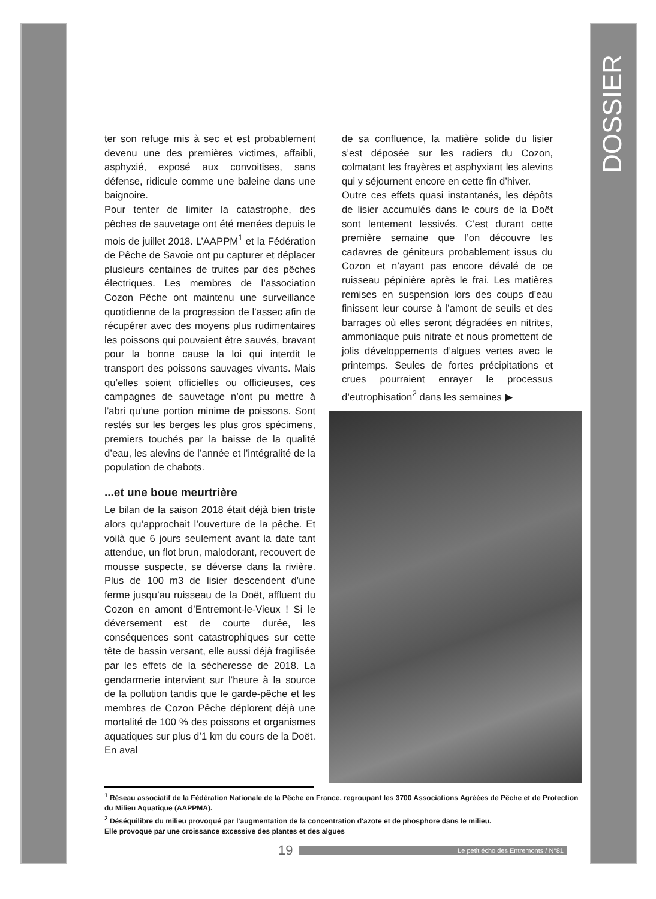DOSSIER
ter son refuge mis à sec et est probablement devenu une des premières victimes, affaibli, asphyxié, exposé aux convoitises, sans défense, ridicule comme une baleine dans une baignoire.
Pour tenter de limiter la catastrophe, des pêches de sauvetage ont été menées depuis le mois de juillet 2018. L’AAPPM<sup>1</sup> et la Fédération de Pêche de Savoie ont pu capturer et déplacer plusieurs centaines de truites par des pêches électriques. Les membres de l’association Cozon Pêche ont maintenu une surveillance quotidienne de la progression de l’assec afin de récupérer avec des moyens plus rudimentaires les poissons qui pouvaient être sauvés, bravant pour la bonne cause la loi qui interdit le transport des poissons sauvages vivants. Mais qu’elles soient officielles ou officieuses, ces campagnes de sauvetage n’ont pu mettre à l’abri qu’une portion minime de poissons. Sont restés sur les berges les plus gros spécimens, premiers touchés par la baisse de la qualité d’eau, les alevins de l’année et l’intégralité de la population de chabots.
...et une boue meurtrière
Le bilan de la saison 2018 était déjà bien triste alors qu’approchait l’ouverture de la pêche. Et voilà que 6 jours seulement avant la date tant attendue, un flot brun, malodorant, recouvert de mousse suspecte, se déverse dans la rivière. Plus de 100 m3 de lisier descendent d’une ferme jusqu’au ruisseau de la Doët, affluent du Cozon en amont d’Entremont-le-Vieux ! Si le déversement est de courte durée, les conséquences sont catastrophiques sur cette tête de bassin versant, elle aussi déjà fragilisée par les effets de la sécheresse de 2018. La gendarmerie intervient sur l’heure à la source de la pollution tandis que le garde-pêche et les membres de Cozon Pêche déplorent déjà une mortalité de 100 % des poissons et organismes aquatiques sur plus d’1 km du cours de la Doët. En aval
de sa confluence, la matière solide du lisier s’est déposée sur les radiers du Cozon, colmatant les frayères et asphyxiant les alevins qui y séjournent encore en cette fin d’hiver.
Outre ces effets quasi instantanés, les dépôts de lisier accumulés dans le cours de la Doët sont lentement lessivés. C’est durant cette première semaine que l’on découvre les cadavres de géniteurs probablement issus du Cozon et n’ayant pas encore dévalé de ce ruisseau pépinière après le frai. Les matières remises en suspension lors des coups d’eau finissent leur course à l’amont de seuils et des barrages où elles seront dégradées en nitrites, ammoniaque puis nitrate et nous promettent de jolis développements d’algues vertes avec le printemps. Seules de fortes précipitations et crues pourraient enrayer le processus d’eutrophisation<sup>2</sup> dans les semaines ▶
<sup>1</sup> Réseau associatif de la Fédération Nationale de la Pêche en France, regroupant les 3700 Associations Agréées de Pêche et de Protection du Milieu Aquatique (AAPPMA).
<sup>2</sup> Déséquilibre du milieu provoqué par l'augmentation de la concentration d'azote et de phosphore dans le milieu.
Elle provoque par une croissance excessive des plantes et des algues
19 Le petit écho des Entremonts / N°81